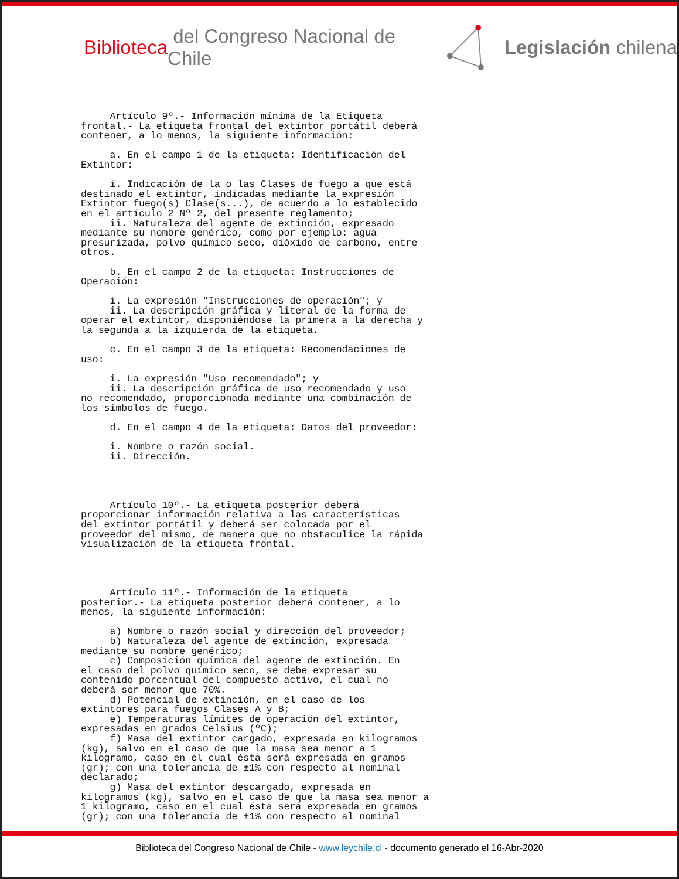Biblioteca del Congreso Nacional de Chile Legislación chilena
     Artículo 9º.- Información mínima de la Etiqueta
frontal.- La etiqueta frontal del extintor portátil deberá
contener, a lo menos, la siguiente información:

     a. En el campo 1 de la etiqueta: Identificación del
Extintor:

     i. Indicación de la o las Clases de fuego a que está
destinado el extintor, indicadas mediante la expresión
Extintor fuego(s) Clase(s...), de acuerdo a lo establecido
en el artículo 2 Nº 2, del presente reglamento;
     ii. Naturaleza del agente de extinción, expresado
mediante su nombre genérico, como por ejemplo: agua
presurizada, polvo químico seco, dióxido de carbono, entre
otros.

     b. En el campo 2 de la etiqueta: Instrucciones de
Operación:

     i. La expresión "Instrucciones de operación"; y
     ii. La descripción gráfica y literal de la forma de
operar el extintor, disponiéndose la primera a la derecha y
la segunda a la izquierda de la etiqueta.

     c. En el campo 3 de la etiqueta: Recomendaciones de
uso:

     i. La expresión "Uso recomendado"; y
     ii. La descripción gráfica de uso recomendado y uso
no recomendado, proporcionada mediante una combinación de
los símbolos de fuego.

     d. En el campo 4 de la etiqueta: Datos del proveedor:

     i. Nombre o razón social.
     ii. Dirección.




     Artículo 10º.- La etiqueta posterior deberá
proporcionar información relativa a las características
del extintor portátil y deberá ser colocada por el
proveedor del mismo, de manera que no obstaculice la rápida
visualización de la etiqueta frontal.




     Artículo 11º.- Información de la etiqueta
posterior.- La etiqueta posterior deberá contener, a lo
menos, la siguiente información:

     a) Nombre o razón social y dirección del proveedor;
     b) Naturaleza del agente de extinción, expresada
mediante su nombre genérico;
     c) Composición química del agente de extinción. En
el caso del polvo químico seco, se debe expresar su
contenido porcentual del compuesto activo, el cual no
deberá ser menor que 70%.
     d) Potencial de extinción, en el caso de los
extintores para fuegos Clases A y B;
     e) Temperaturas límites de operación del extintor,
expresadas en grados Celsius (ºC);
     f) Masa del extintor cargado, expresada en kilogramos
(kg), salvo en el caso de que la masa sea menor a 1
kilogramo, caso en el cual ésta será expresada en gramos
(gr); con una tolerancia de ±1% con respecto al nominal
declarado;
     g) Masa del extintor descargado, expresada en
kilogramos (kg), salvo en el caso de que la masa sea menor a
1 kilogramo, caso en el cual ésta será expresada en gramos
(gr); con una tolerancia de ±1% con respecto al nominal
Biblioteca del Congreso Nacional de Chile - www.leychile.cl - documento generado el 16-Abr-2020